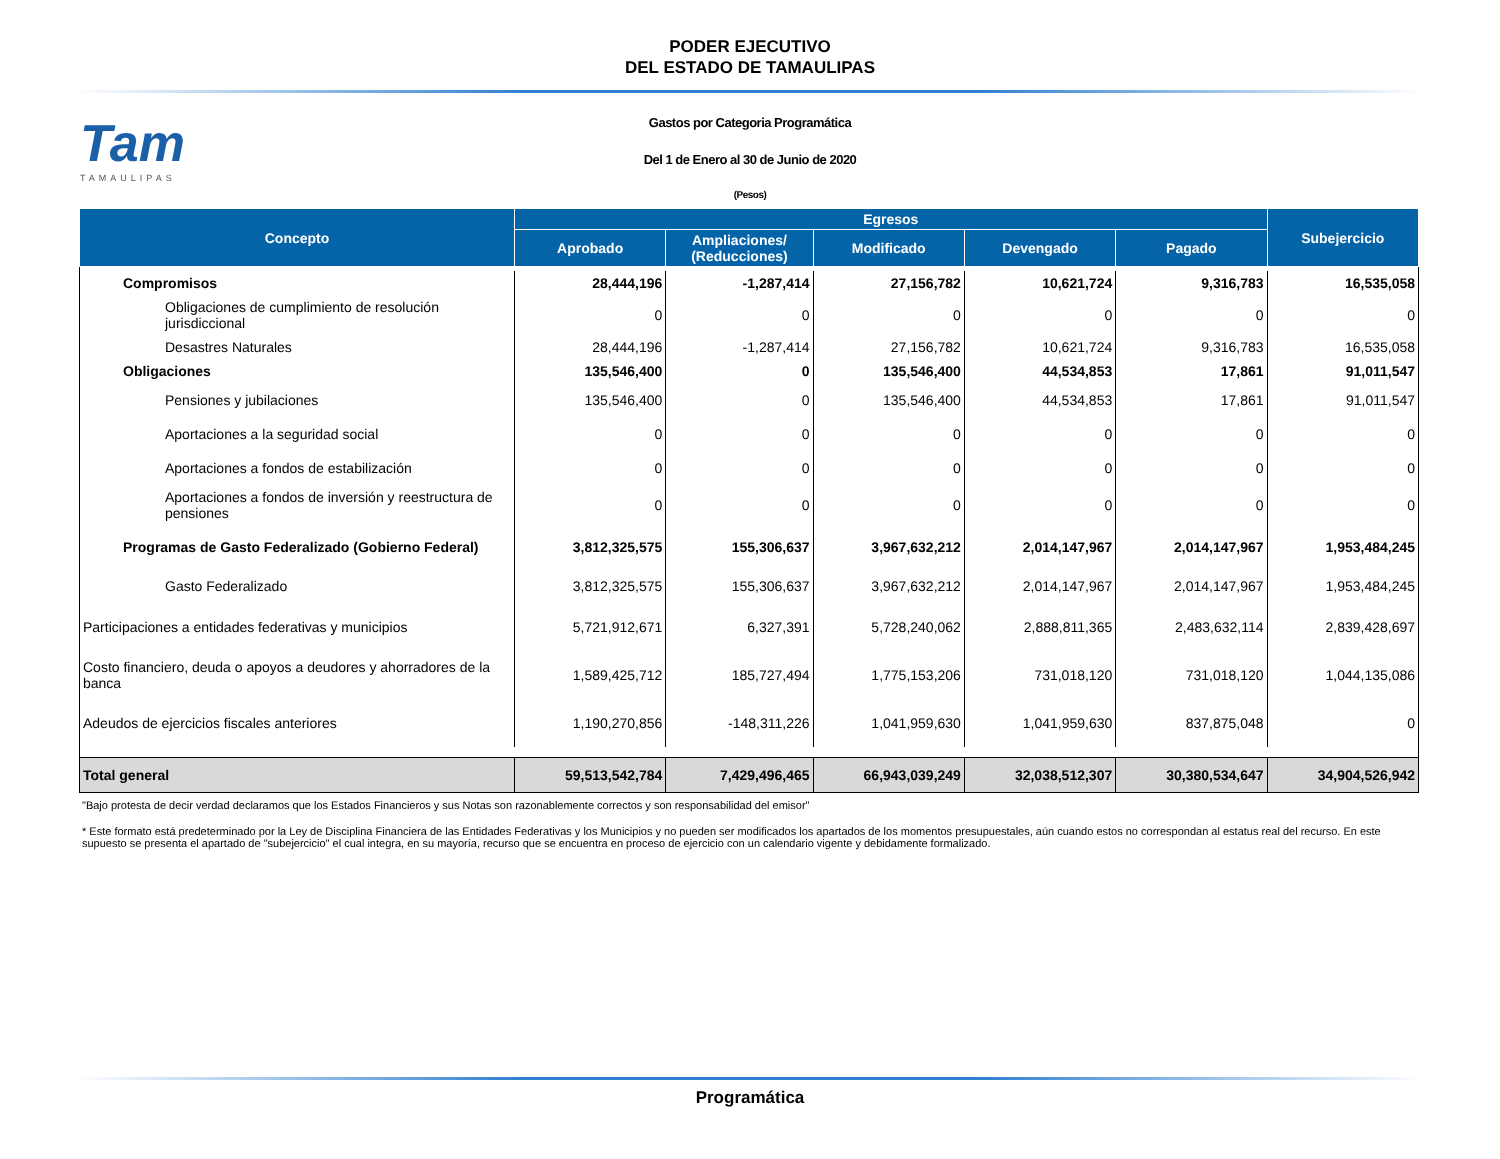PODER EJECUTIVO
DEL ESTADO DE TAMAULIPAS
Tam
TAMAULIPAS
Gastos por Categoria Programática
Del 1 de Enero al 30 de Junio de 2020
(Pesos)
| Concepto | Egresos | | | | | Subejercicio |
| --- | --- | --- | --- | --- | --- | --- |
| | Aprobado | Ampliaciones/ (Reducciones) | Modificado | Devengado | Pagado | |
| Compromisos | 28,444,196 | -1,287,414 | 27,156,782 | 10,621,724 | 9,316,783 | 16,535,058 |
| Obligaciones de cumplimiento de resolución jurisdiccional | 0 | 0 | 0 | 0 | 0 | 0 |
| Desastres Naturales | 28,444,196 | -1,287,414 | 27,156,782 | 10,621,724 | 9,316,783 | 16,535,058 |
| Obligaciones | 135,546,400 | 0 | 135,546,400 | 44,534,853 | 17,861 | 91,011,547 |
| Pensiones y jubilaciones | 135,546,400 | 0 | 135,546,400 | 44,534,853 | 17,861 | 91,011,547 |
| Aportaciones a la seguridad social | 0 | 0 | 0 | 0 | 0 | 0 |
| Aportaciones a fondos de estabilización | 0 | 0 | 0 | 0 | 0 | 0 |
| Aportaciones a fondos de inversión y reestructura de pensiones | 0 | 0 | 0 | 0 | 0 | 0 |
| Programas de Gasto Federalizado (Gobierno Federal) | 3,812,325,575 | 155,306,637 | 3,967,632,212 | 2,014,147,967 | 2,014,147,967 | 1,953,484,245 |
| Gasto Federalizado | 3,812,325,575 | 155,306,637 | 3,967,632,212 | 2,014,147,967 | 2,014,147,967 | 1,953,484,245 |
| Participaciones a entidades federativas y municipios | 5,721,912,671 | 6,327,391 | 5,728,240,062 | 2,888,811,365 | 2,483,632,114 | 2,839,428,697 |
| Costo financiero, deuda o apoyos a deudores y ahorradores de la banca | 1,589,425,712 | 185,727,494 | 1,775,153,206 | 731,018,120 | 731,018,120 | 1,044,135,086 |
| Adeudos de ejercicios fiscales anteriores | 1,190,270,856 | -148,311,226 | 1,041,959,630 | 1,041,959,630 | 837,875,048 | 0 |
| Total general | 59,513,542,784 | 7,429,496,465 | 66,943,039,249 | 32,038,512,307 | 30,380,534,647 | 34,904,526,942 |
"Bajo protesta de decir verdad declaramos que los Estados Financieros y sus Notas son razonablemente correctos y son responsabilidad del emisor"
* Este formato está predeterminado por la Ley de Disciplina Financiera de las Entidades Federativas y los Municipios y no pueden ser modificados los apartados de los momentos presupuestales, aún cuando estos no correspondan al estatus real del recurso. En este supuesto se presenta el apartado de "subejercicio" el cual integra, en su mayoría, recurso que se encuentra en proceso de ejercicio con un calendario vigente y debidamente formalizado.
Programática